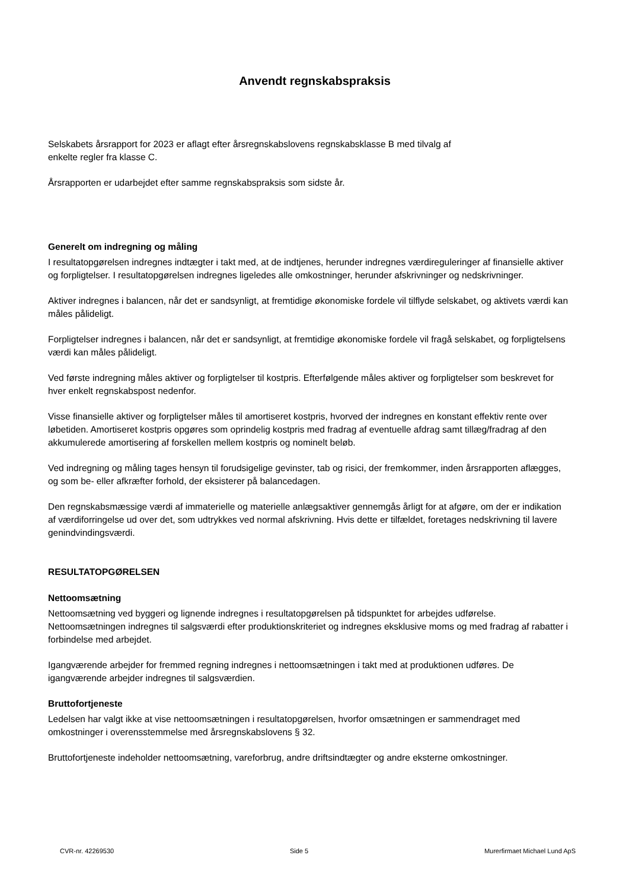Anvendt regnskabspraksis
Selskabets årsrapport for 2023 er aflagt efter årsregnskabslovens regnskabsklasse B med tilvalg af
enkelte regler fra klasse C.
Årsrapporten er udarbejdet efter samme regnskabspraksis som sidste år.
Generelt om indregning og måling
I resultatopgørelsen indregnes indtægter i takt med, at de indtjenes, herunder indregnes værdireguleringer af finansielle aktiver og forpligtelser. I resultatopgørelsen indregnes ligeledes alle omkostninger, herunder afskrivninger og nedskrivninger.
Aktiver indregnes i balancen, når det er sandsynligt, at fremtidige økonomiske fordele vil tilflyde selskabet, og aktivets værdi kan måles pålideligt.
Forpligtelser indregnes i balancen, når det er sandsynligt, at fremtidige økonomiske fordele vil fragå selskabet, og forpligtelsens værdi kan måles pålideligt.
Ved første indregning måles aktiver og forpligtelser til kostpris. Efterfølgende måles aktiver og forpligtelser som beskrevet for hver enkelt regnskabspost nedenfor.
Visse finansielle aktiver og forpligtelser måles til amortiseret kostpris, hvorved der indregnes en konstant effektiv rente over løbetiden. Amortiseret kostpris opgøres som oprindelig kostpris med fradrag af eventuelle afdrag samt tillæg/fradrag af den akkumulerede amortisering af forskellen mellem kostpris og nominelt beløb.
Ved indregning og måling tages hensyn til forudsigelige gevinster, tab og risici, der fremkommer, inden årsrapporten aflægges, og som be- eller afkræfter forhold, der eksisterer på balancedagen.
Den regnskabsmæssige værdi af immaterielle og materielle anlægsaktiver gennemgås årligt for at afgøre, om der er indikation af værdiforringelse ud over det, som udtrykkes ved normal afskrivning. Hvis dette er tilfældet, foretages nedskrivning til lavere genindvindingsværdi.
RESULTATOPGØRELSEN
Nettoomsætning
Nettoomsætning ved byggeri og lignende indregnes i resultatopgørelsen på tidspunktet for arbejdes udførelse. Nettoomsætningen indregnes til salgsværdi efter produktionskriteriet og indregnes eksklusive moms og med fradrag af rabatter i forbindelse med arbejdet.
Igangværende arbejder for fremmed regning indregnes i nettoomsætningen i takt med at produktionen udføres. De igangværende arbejder indregnes til salgsværdien.
Bruttofortjeneste
Ledelsen har valgt ikke at vise nettoomsætningen i resultatopgørelsen, hvorfor omsætningen er sammendraget med omkostninger i overensstemmelse med årsregnskabslovens § 32.
Bruttofortjeneste indeholder nettoomsætning, vareforbrug, andre driftsindtægter og andre eksterne omkostninger.
CVR-nr. 42269530 Side 5 Murerfirmaet Michael Lund ApS